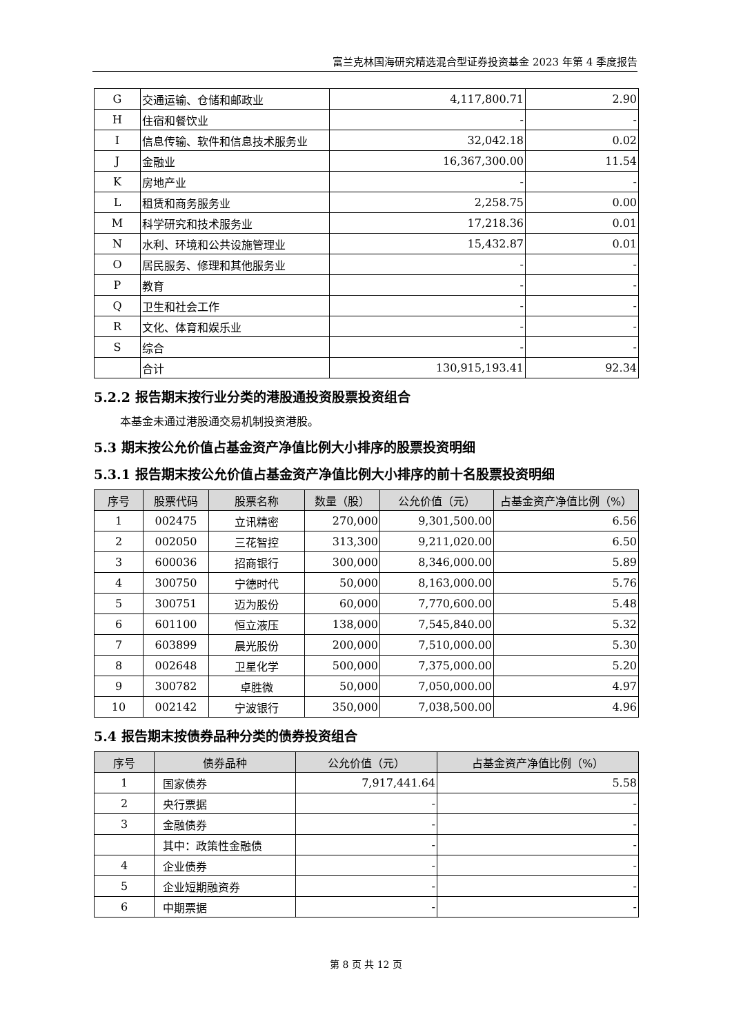富兰克林国海研究精选混合型证券投资基金 2023 年第 4 季度报告
| G | 交通运输、仓储和邮政业 | 4,117,800.71 | 2.90 |
| H | 住宿和餐饮业 | - | - |
| I | 信息传输、软件和信息技术服务业 | 32,042.18 | 0.02 |
| J | 金融业 | 16,367,300.00 | 11.54 |
| K | 房地产业 | - | - |
| L | 租赁和商务服务业 | 2,258.75 | 0.00 |
| M | 科学研究和技术服务业 | 17,218.36 | 0.01 |
| N | 水利、环境和公共设施管理业 | 15,432.87 | 0.01 |
| O | 居民服务、修理和其他服务业 | - | - |
| P | 教育 | - | - |
| Q | 卫生和社会工作 | - | - |
| R | 文化、体育和娱乐业 | - | - |
| S | 综合 | - | - |
| | 合计 | 130,915,193.41 | 92.34 |
5.2.2 报告期末按行业分类的港股通投资股票投资组合
本基金未通过港股通交易机制投资港股。
5.3 期末按公允价值占基金资产净值比例大小排序的股票投资明细
5.3.1 报告期末按公允价值占基金资产净值比例大小排序的前十名股票投资明细
| 序号 | 股票代码 | 股票名称 | 数量（股） | 公允价值（元） | 占基金资产净值比例（%） |
| --- | --- | --- | --- | --- | --- |
| 1 | 002475 | 立讯精密 | 270,000 | 9,301,500.00 | 6.56 |
| 2 | 002050 | 三花智控 | 313,300 | 9,211,020.00 | 6.50 |
| 3 | 600036 | 招商银行 | 300,000 | 8,346,000.00 | 5.89 |
| 4 | 300750 | 宁德时代 | 50,000 | 8,163,000.00 | 5.76 |
| 5 | 300751 | 迈为股份 | 60,000 | 7,770,600.00 | 5.48 |
| 6 | 601100 | 恒立液压 | 138,000 | 7,545,840.00 | 5.32 |
| 7 | 603899 | 晨光股份 | 200,000 | 7,510,000.00 | 5.30 |
| 8 | 002648 | 卫星化学 | 500,000 | 7,375,000.00 | 5.20 |
| 9 | 300782 | 卓胜微 | 50,000 | 7,050,000.00 | 4.97 |
| 10 | 002142 | 宁波银行 | 350,000 | 7,038,500.00 | 4.96 |
5.4 报告期末按债券品种分类的债券投资组合
| 序号 | 债券品种 | 公允价值（元） | 占基金资产净值比例（%） |
| --- | --- | --- | --- |
| 1 | 国家债券 | 7,917,441.64 | 5.58 |
| 2 | 央行票据 | - | - |
| 3 | 金融债券 | - | - |
| | 其中：政策性金融债 | - | - |
| 4 | 企业债券 | - | - |
| 5 | 企业短期融资券 | - | - |
| 6 | 中期票据 | - | - |
第 8 页 共 12 页